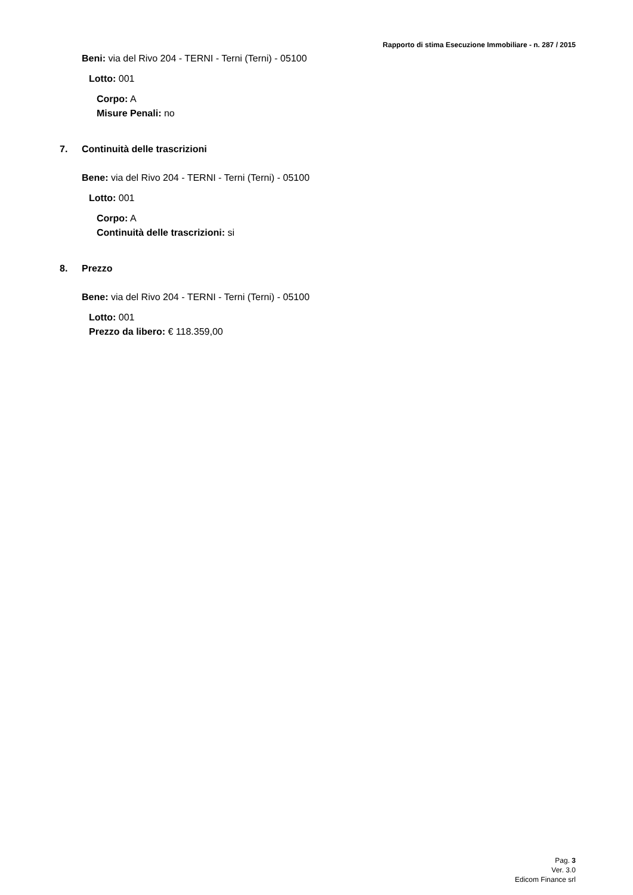Rapporto di stima Esecuzione Immobiliare - n. 287 / 2015
Beni: via del Rivo 204 - TERNI - Terni (Terni) - 05100
Lotto: 001
Corpo: A
Misure Penali: no
7. Continuità delle trascrizioni
Bene: via del Rivo 204 - TERNI - Terni (Terni) - 05100
Lotto: 001
Corpo: A
Continuità delle trascrizioni: si
8. Prezzo
Bene: via del Rivo 204 - TERNI - Terni (Terni) - 05100
Lotto: 001
Prezzo da libero: € 118.359,00
Pag. 3
Ver. 3.0
Edicom Finance srl